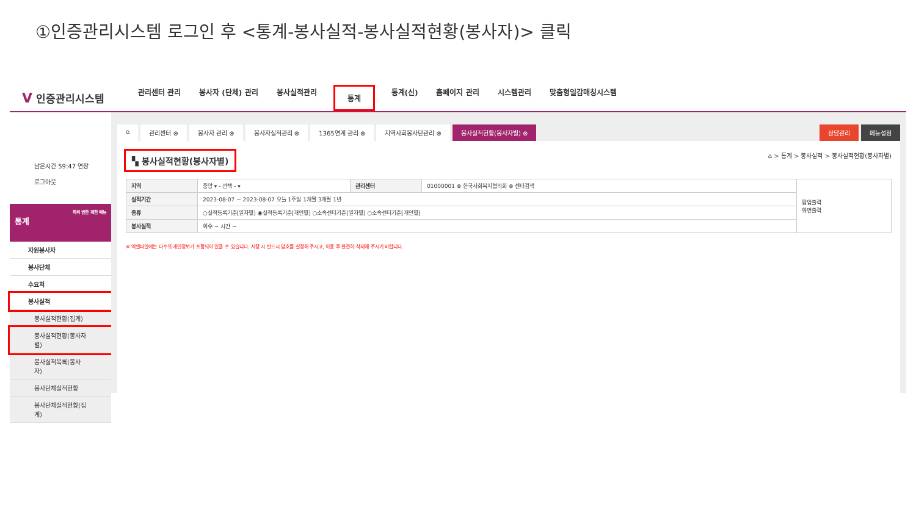①인증관리시스템 로그인 후 <통계-봉사실적-봉사실적현황(봉사자)> 클릭
V 인증관리시스템
관리센터 관리 봉사자 (단체) 관리 봉사실적관리 통계 통계(신) 홈페이지 관리 시스템관리 맞춤형일감매칭시스템
남은시간 59:47 연장
로그아웃
하위 권한 제한 메뉴
통계
자원봉사자
봉사단체
수요처
봉사실적
봉사실적현황(집계)
봉사실적현황(봉사자별)
봉사실적목록(봉사자)
봉사단체실적현황
봉사단체실적현황(집계)
⌂ 관리센터 ⊗ 봉사자 관리 ⊗ 봉사자실적관리 ⊗ 1365연계 관리 ⊗ 지역사회봉사단관리 ⊗ 봉사실적현황(봉사자별) ⊗ 상담관리 메뉴설정
▚ 봉사실적현황(봉사자별) ⌂ > 통계 > 봉사실적 > 봉사실적현황(봉사자별)
| 지역 | 중앙 ▾ - 선택 - ▾ | 관리센터 | 01000001 ⊗ 한국사회복지협의회 ⊗ 센터검색 | 팝업출력 화면출력 |
| 실적기간 | 2023-08-07 ~ 2023-08-07 오늘 1주일 1개월 3개월 1년 | | | |
| 종류 | ○실적등록기준[일자별] ◉실적등록기준[개인별] ○소속센터기준[일자별] ○소속센터기준[개인별] | | | |
| 봉사실적 | 회수 ~ 시간 ~ | | | |
※ 엑셀파일에는 다수의 개인정보가 포함되어 있을 수 있습니다. 저장 시 반드시 암호를 설정해 주시고, 이용 후 완전히 삭제해 주시기 바랍니다.